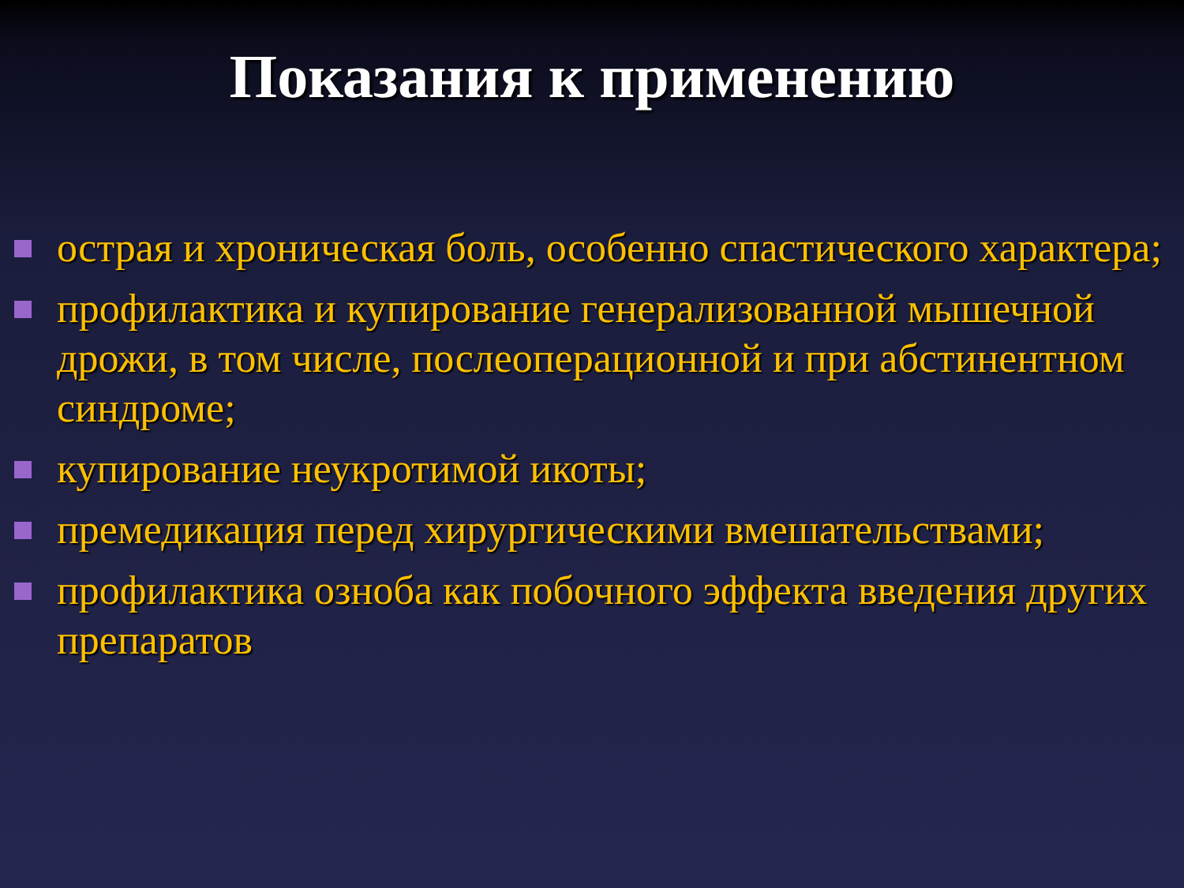Показания к применению
острая и хроническая боль, особенно спастического характера;
профилактика и купирование генерализованной мышечной дрожи, в том числе, послеоперационной и при абстинентном синдроме;
купирование неукротимой икоты;
премедикация перед хирургическими вмешательствами;
профилактика озноба как побочного эффекта введения других препаратов